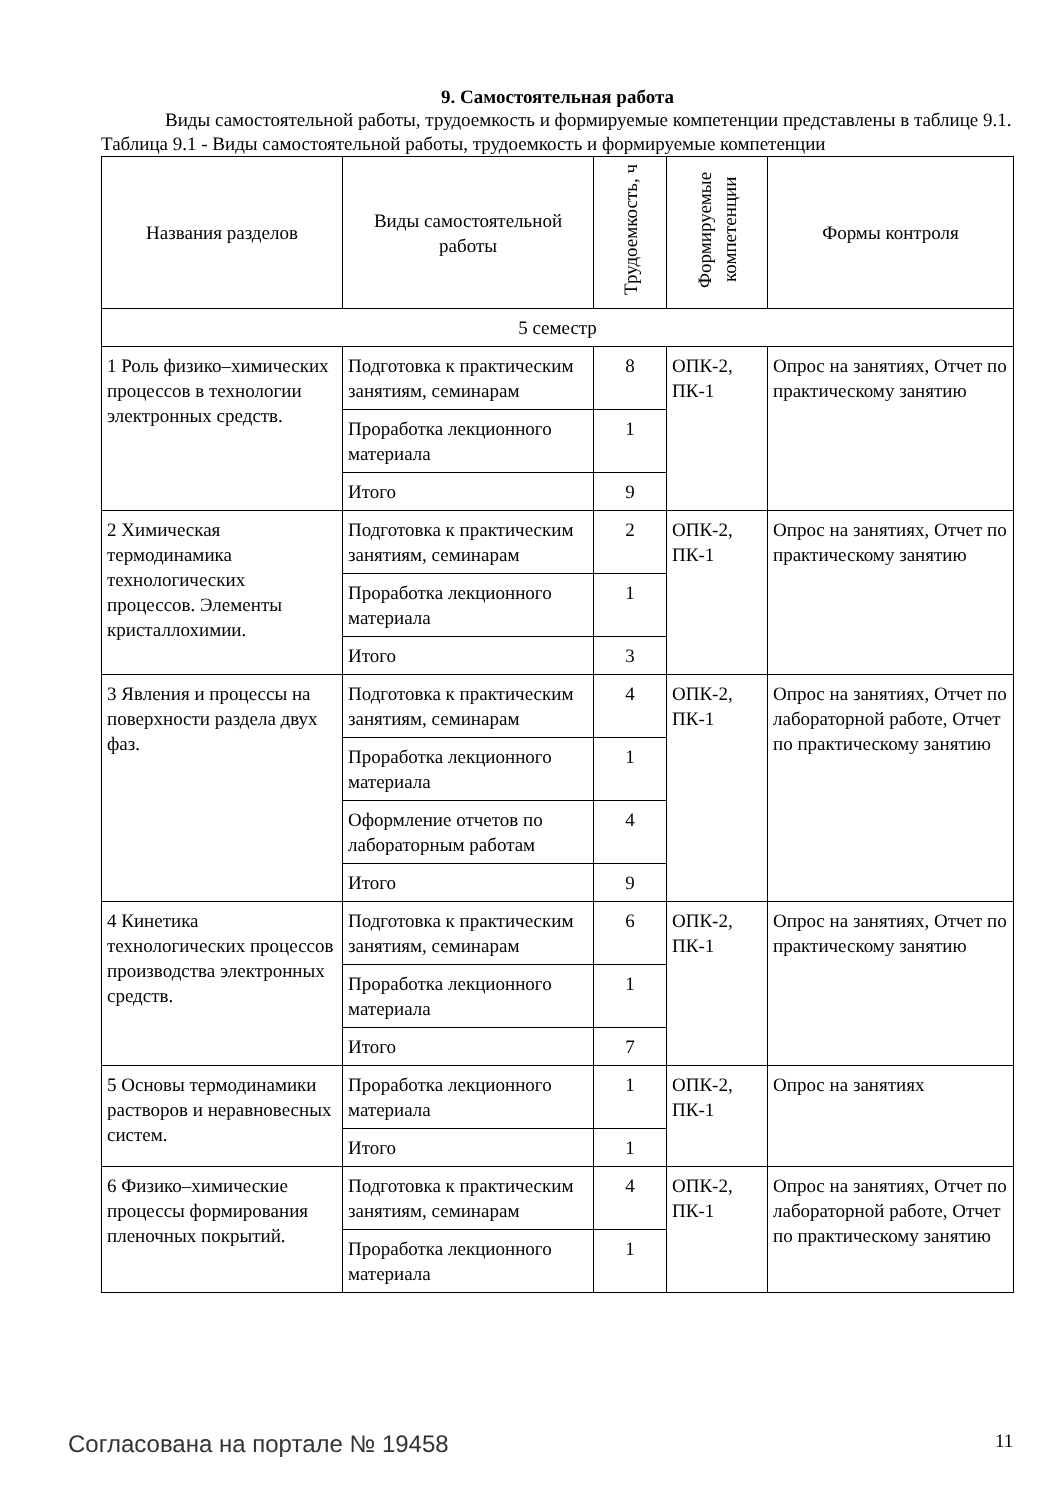9. Самостоятельная работа
Виды самостоятельной работы, трудоемкость и формируемые компетенции представлены в таблице 9.1.
Таблица 9.1 - Виды самостоятельной работы, трудоемкость и формируемые компетенции
| Названия разделов | Виды самостоятельной работы | Трудоемкость, ч | Формируемые компетенции | Формы контроля |
| --- | --- | --- | --- | --- |
| 5 семестр | | | | |
| 1 Роль физико–химических процессов в технологии электронных средств. | Подготовка к практическим занятиям, семинарам | 8 | ОПК-2, ПК-1 | Опрос на занятиях, Отчет по практическому занятию |
| | Проработка лекционного материала | 1 | | |
| | Итого | 9 | | |
| 2 Химическая термодинамика технологических процессов. Элементы кристаллохимии. | Подготовка к практическим занятиям, семинарам | 2 | ОПК-2, ПК-1 | Опрос на занятиях, Отчет по практическому занятию |
| | Проработка лекционного материала | 1 | | |
| | Итого | 3 | | |
| 3 Явления и процессы на поверхности раздела двух фаз. | Подготовка к практическим занятиям, семинарам | 4 | ОПК-2, ПК-1 | Опрос на занятиях, Отчет по лабораторной работе, Отчет по практическому занятию |
| | Проработка лекционного материала | 1 | | |
| | Оформление отчетов по лабораторным работам | 4 | | |
| | Итого | 9 | | |
| 4 Кинетика технологических процессов производства электронных средств. | Подготовка к практическим занятиям, семинарам | 6 | ОПК-2, ПК-1 | Опрос на занятиях, Отчет по практическому занятию |
| | Проработка лекционного материала | 1 | | |
| | Итого | 7 | | |
| 5 Основы термодинамики растворов и неравновесных систем. | Проработка лекционного материала | 1 | ОПК-2, ПК-1 | Опрос на занятиях |
| | Итого | 1 | | |
| 6 Физико–химические процессы формирования пленочных покрытий. | Подготовка к практическим занятиям, семинарам | 4 | ОПК-2, ПК-1 | Опрос на занятиях, Отчет по лабораторной работе, Отчет по практическому занятию |
| | Проработка лекционного материала | 1 | | |
Согласована на портале № 19458 11